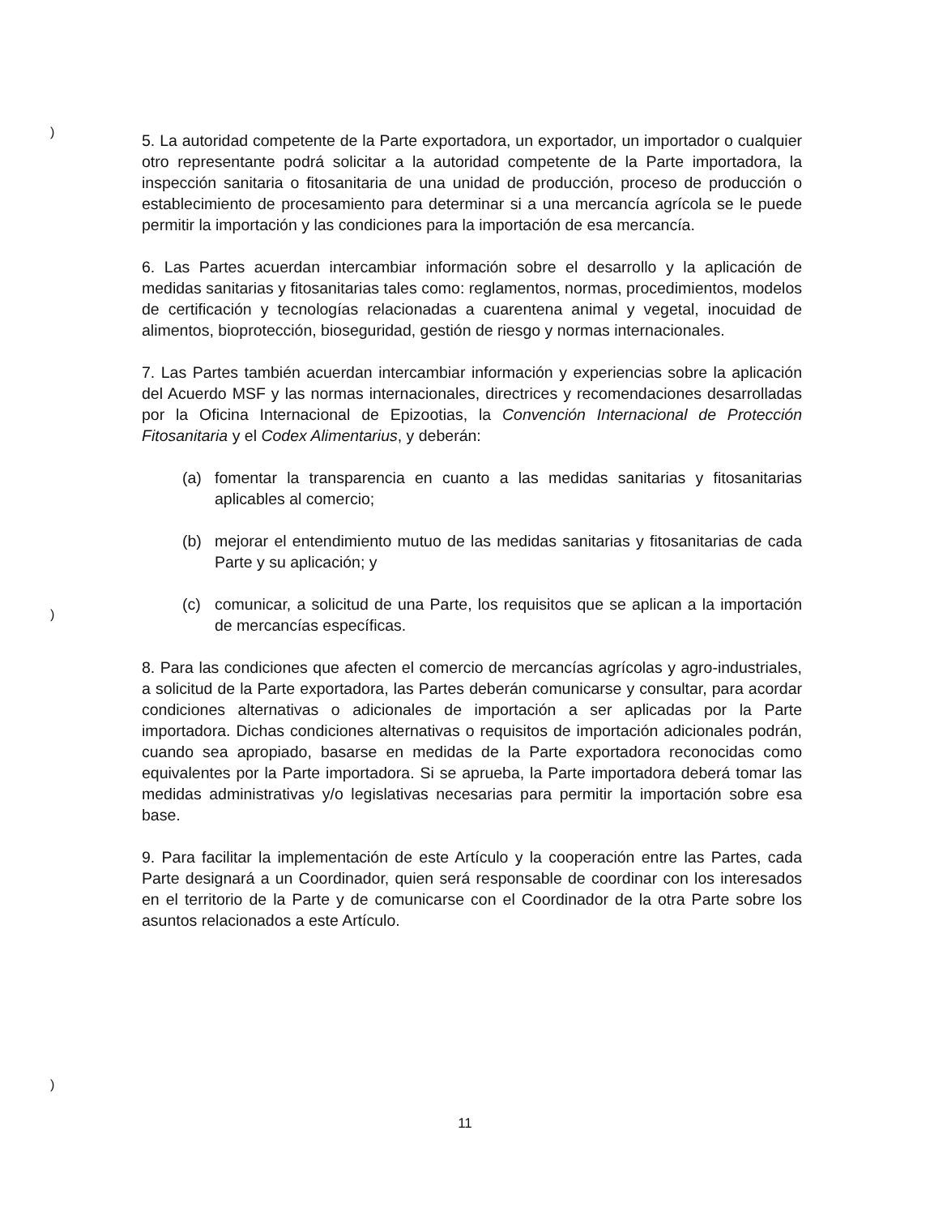)
)
)
5. La autoridad competente de la Parte exportadora, un exportador, un importador o cualquier otro representante podrá solicitar a la autoridad competente de la Parte importadora, la inspección sanitaria o fitosanitaria de una unidad de producción, proceso de producción o establecimiento de procesamiento para determinar si a una mercancía agrícola se le puede permitir la importación y las condiciones para la importación de esa mercancía.
6. Las Partes acuerdan intercambiar información sobre el desarrollo y la aplicación de medidas sanitarias y fitosanitarias tales como: reglamentos, normas, procedimientos, modelos de certificación y tecnologías relacionadas a cuarentena animal y vegetal, inocuidad de alimentos, bioprotección, bioseguridad, gestión de riesgo y normas internacionales.
7. Las Partes también acuerdan intercambiar información y experiencias sobre la aplicación del Acuerdo MSF y las normas internacionales, directrices y recomendaciones desarrolladas por la Oficina Internacional de Epizootias, la Convención Internacional de Protección Fitosanitaria y el Codex Alimentarius, y deberán:
(a) fomentar la transparencia en cuanto a las medidas sanitarias y fitosanitarias aplicables al comercio;
(b) mejorar el entendimiento mutuo de las medidas sanitarias y fitosanitarias de cada Parte y su aplicación; y
(c) comunicar, a solicitud de una Parte, los requisitos que se aplican a la importación de mercancías específicas.
8. Para las condiciones que afecten el comercio de mercancías agrícolas y agro-industriales, a solicitud de la Parte exportadora, las Partes deberán comunicarse y consultar, para acordar condiciones alternativas o adicionales de importación a ser aplicadas por la Parte importadora. Dichas condiciones alternativas o requisitos de importación adicionales podrán, cuando sea apropiado, basarse en medidas de la Parte exportadora reconocidas como equivalentes por la Parte importadora. Si se aprueba, la Parte importadora deberá tomar las medidas administrativas y/o legislativas necesarias para permitir la importación sobre esa base.
9. Para facilitar la implementación de este Artículo y la cooperación entre las Partes, cada Parte designará a un Coordinador, quien será responsable de coordinar con los interesados en el territorio de la Parte y de comunicarse con el Coordinador de la otra Parte sobre los asuntos relacionados a este Artículo.
11